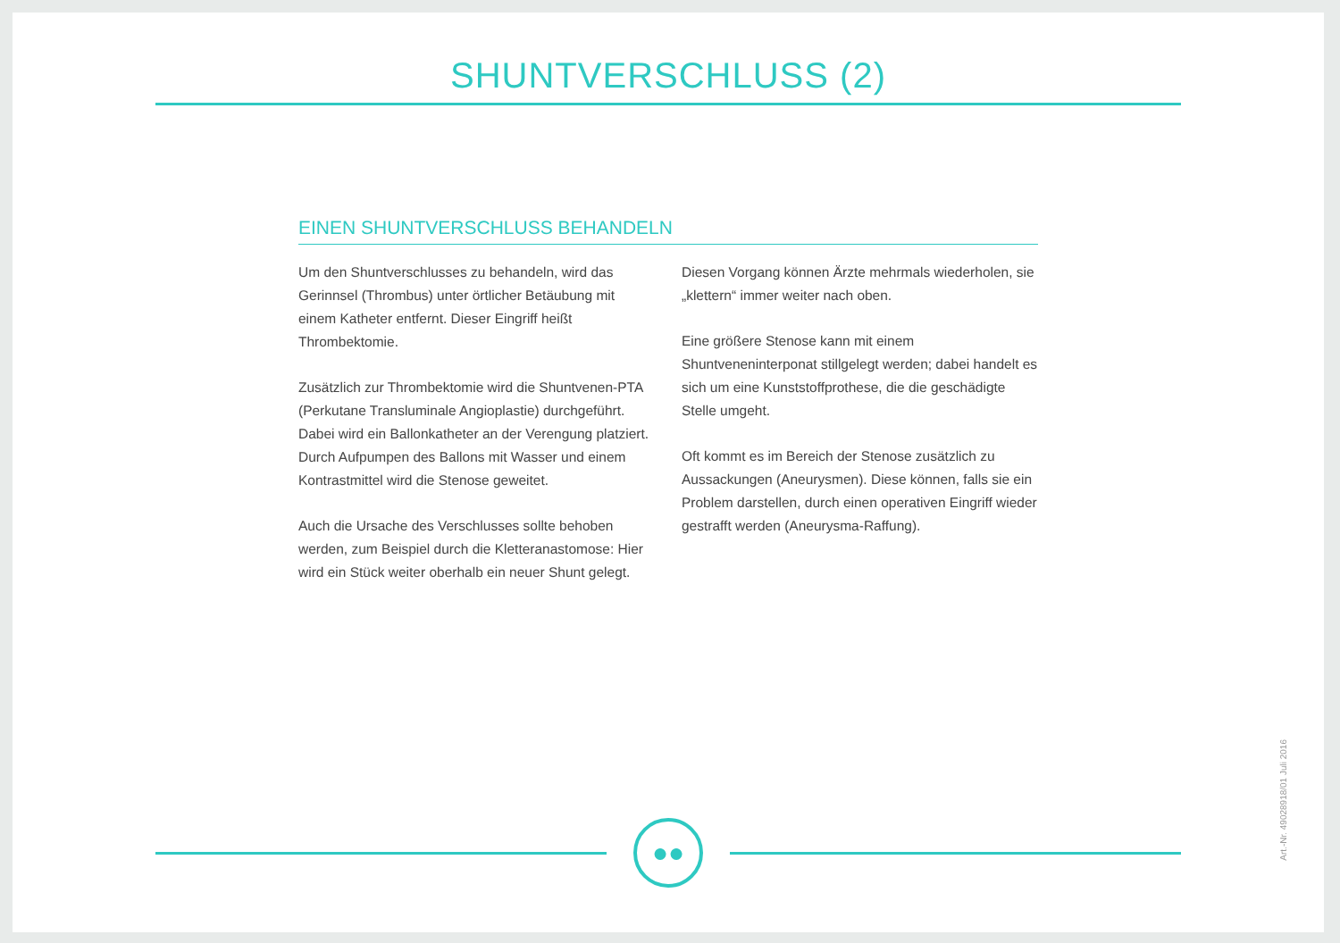SHUNTVERSCHLUSS (2)
EINEN SHUNTVERSCHLUSS BEHANDELN
Um den Shuntverschlusses zu behandeln, wird das Gerinnsel (Thrombus) unter örtlicher Betäubung mit einem Katheter entfernt. Dieser Eingriff heißt Thrombektomie.
Zusätzlich zur Thrombektomie wird die Shuntvenen-PTA (Perkutane Transluminale Angioplastie) durchgeführt. Dabei wird ein Ballonkatheter an der Verengung platziert. Durch Aufpumpen des Ballons mit Wasser und einem Kontrastmittel wird die Stenose geweitet.
Auch die Ursache des Verschlusses sollte behoben werden, zum Beispiel durch die Kletteranastomose: Hier wird ein Stück weiter oberhalb ein neuer Shunt gelegt.
Diesen Vorgang können Ärzte mehrmals wiederholen, sie „klettern“ immer weiter nach oben.
Eine größere Stenose kann mit einem Shuntveneninterponat stillgelegt werden; dabei handelt es sich um eine Kunststoffprothese, die die geschädigte Stelle umgeht.
Oft kommt es im Bereich der Stenose zusätzlich zu Aussackungen (Aneurysmen). Diese können, falls sie ein Problem darstellen, durch einen operativen Eingriff wieder gestrafft werden (Aneurysma-Raffung).
●●
Art.-Nr. 49028918/01 Juli 2016